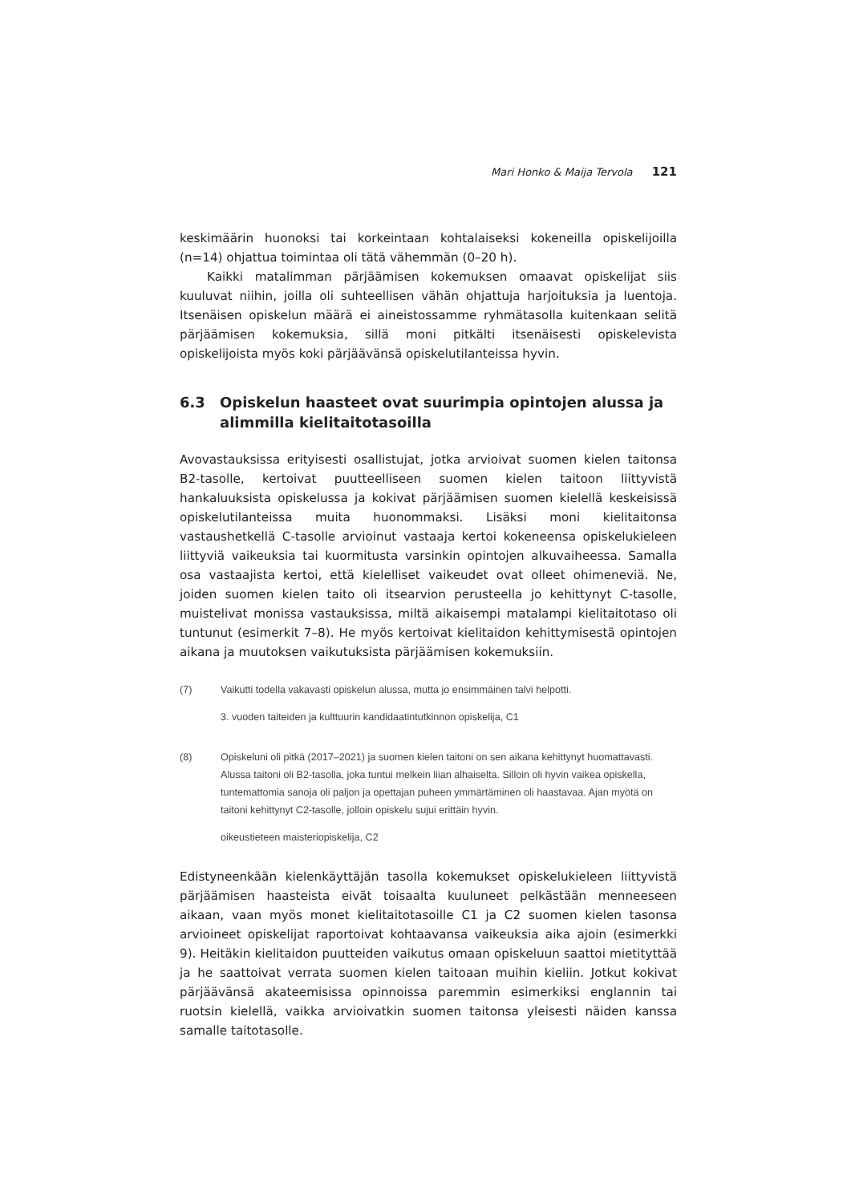Mari Honko & Maija Tervola 121
keskimäärin huonoksi tai korkeintaan kohtalaiseksi kokeneilla opiskelijoilla (n=14) ohjattua toimintaa oli tätä vähemmän (0–20 h).
Kaikki matalimman pärjäämisen kokemuksen omaavat opiskelijat siis kuuluvat niihin, joilla oli suhteellisen vähän ohjattuja harjoituksia ja luentoja. Itsenäisen opiskelun määrä ei aineistossamme ryhmätasolla kuitenkaan selitä pärjäämisen kokemuksia, sillä moni pitkälti itsenäisesti opiskelevista opiskelijoista myös koki pärjäävänsä opiskelutilanteissa hyvin.
6.3 Opiskelun haasteet ovat suurimpia opintojen alussa ja alimmilla kielitaitotasoilla
Avovastauksissa erityisesti osallistujat, jotka arvioivat suomen kielen taitonsa B2-tasolle, kertoivat puutteelliseen suomen kielen taitoon liittyvistä hankaluuksista opiskelussa ja kokivat pärjäämisen suomen kielellä keskeisissä opiskelutilanteissa muita huonommaksi. Lisäksi moni kielitaitonsa vastaushetkellä C-tasolle arvioinut vastaaja kertoi kokeneensa opiskelukieleen liittyviä vaikeuksia tai kuormitusta varsinkin opintojen alkuvaiheessa. Samalla osa vastaajista kertoi, että kielelliset vaikeudet ovat olleet ohimeneviä. Ne, joiden suomen kielen taito oli itsearvion perusteella jo kehittynyt C-tasolle, muistelivat monissa vastauksissa, miltä aikaisempi matalampi kielitaitotaso oli tuntunut (esimerkit 7–8). He myös kertoivat kielitaidon kehittymisestä opintojen aikana ja muutoksen vaikutuksista pärjäämisen kokemuksiin.
(7)
Vaikutti todella vakavasti opiskelun alussa, mutta jo ensimmäinen talvi helpotti.
3. vuoden taiteiden ja kulttuurin kandidaatintutkinnon opiskelija, C1
(8)
Opiskeluni oli pitkä (2017–2021) ja suomen kielen taitoni on sen aikana kehittynyt huomattavasti. Alussa taitoni oli B2-tasolla, joka tuntui melkein liian alhaiselta. Silloin oli hyvin vaikea opiskella, tuntemattomia sanoja oli paljon ja opettajan puheen ymmärtäminen oli haastavaa. Ajan myötä on taitoni kehittynyt C2-tasolle, jolloin opiskelu sujui erittäin hyvin.
oikeustieteen maisteriopiskelija, C2
Edistyneenkään kielenkäyttäjän tasolla kokemukset opiskelukieleen liittyvistä pärjäämisen haasteista eivät toisaalta kuuluneet pelkästään menneeseen aikaan, vaan myös monet kielitaitotasoille C1 ja C2 suomen kielen tasonsa arvioineet opiskelijat raportoivat kohtaavansa vaikeuksia aika ajoin (esimerkki 9). Heitäkin kielitaidon puutteiden vaikutus omaan opiskeluun saattoi mietityttää ja he saattoivat verrata suomen kielen taitoaan muihin kieliin. Jotkut kokivat pärjäävänsä akateemisissa opinnoissa paremmin esimerkiksi englannin tai ruotsin kielellä, vaikka arvioivatkin suomen taitonsa yleisesti näiden kanssa samalle taitotasolle.